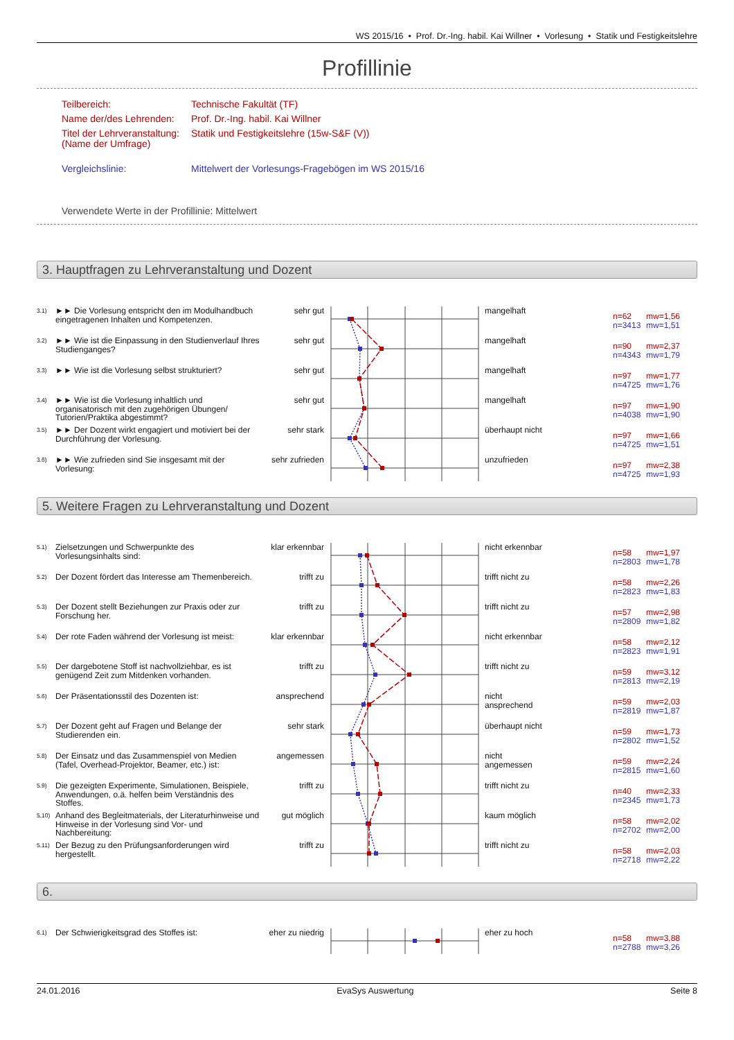WS 2015/16 • Prof. Dr.-Ing. habil. Kai Willner • Vorlesung • Statik und Festigkeitslehre
Profillinie
Teilbereich: Technische Fakultät (TF)
Name der/des Lehrenden: Prof. Dr.-Ing. habil. Kai Willner
Titel der Lehrveranstaltung:
(Name der Umfrage) Statik und Festigkeitslehre (15w-S&F (V))
Vergleichslinie: Mittelwert der Vorlesungs-Fragebögen im WS 2015/16
Verwendete Werte in der Profillinie: Mittelwert
3. Hauptfragen zu Lehrveranstaltung und Dozent
3.1)
►► Die Vorlesung entspricht den im Modulhandbuch eingetragenen Inhalten und Kompetenzen.
sehr gut mangelhaft
n=62 mw=1,56
n=3413 mw=1,51
3.2)
►► Wie ist die Einpassung in den Studienverlauf Ihres Studienganges?
sehr gut mangelhaft
n=90 mw=2,37
n=4343 mw=1,79
3.3)
►► Wie ist die Vorlesung selbst strukturiert?
sehr gut mangelhaft
n=97 mw=1,77
n=4725 mw=1,76
3.4)
►► Wie ist die Vorlesung inhaltlich und organisatorisch mit den zugehörigen Übungen/ Tutorien/Praktika abgestimmt?
sehr gut mangelhaft
n=97 mw=1,90
n=4038 mw=1,90
3.5)
►► Der Dozent wirkt engagiert und motiviert bei der Durchführung der Vorlesung.
sehr stark überhaupt nicht
n=97 mw=1,66
n=4725 mw=1,51
3.6)
►► Wie zufrieden sind Sie insgesamt mit der Vorlesung:
sehr zufrieden
unzufrieden
n=97 mw=2,38
n=4725 mw=1,93
5. Weitere Fragen zu Lehrveranstaltung und Dozent
5.1)
Zielsetzungen und Schwerpunkte des Vorlesungsinhalts sind:
klar erkennbar
nicht erkennbar
n=58 mw=1,97
n=2803 mw=1,78
5.2)
Der Dozent fördert das Interesse am Themenbereich.
trifft zu trifft nicht zu
n=58 mw=2,26
n=2823 mw=1,83
5.3)
Der Dozent stellt Beziehungen zur Praxis oder zur Forschung her.
trifft zu trifft nicht zu
n=57 mw=2,98
n=2809 mw=1,82
5.4)
Der rote Faden während der Vorlesung ist meist:
klar erkennbar
nicht erkennbar
n=58 mw=2,12
n=2823 mw=1,91
5.5)
Der dargebotene Stoff ist nachvollziehbar, es ist genügend Zeit zum Mitdenken vorhanden.
trifft zu trifft nicht zu
n=59 mw=3,12
n=2813 mw=2,19
5.6)
Der Präsentationsstil des Dozenten ist: ansprechend nicht
ansprechend
n=59 mw=2,03
n=2819 mw=1,87
5.7)
Der Dozent geht auf Fragen und Belange der Studierenden ein.
sehr stark überhaupt nicht
n=59 mw=1,73
n=2802 mw=1,52
5.8)
Der Einsatz und das Zusammenspiel von Medien (Tafel, Overhead-Projektor, Beamer, etc.) ist:
angemessen nicht
angemessen
n=59 mw=2,24
n=2815 mw=1,60
5.9)
Die gezeigten Experimente, Simulationen, Beispiele, Anwendungen, o.ä. helfen beim Verständnis des Stoffes.
trifft zu trifft nicht zu
n=40 mw=2,33
n=2345 mw=1,73
5.10)
Anhand des Begleitmaterials, der Literaturhinweise und Hinweise in der Vorlesung sind Vor- und Nachbereitung:
gut möglich kaum möglich
n=58 mw=2,02
n=2702 mw=2,00
5.11)
Der Bezug zu den Prüfungsanforderungen wird hergestellt.
trifft zu trifft nicht zu
n=58 mw=2,03
n=2718 mw=2,22
6.
6.1)
Der Schwierigkeitsgrad des Stoffes ist: eher zu niedrig
eher zu hoch
n=58 mw=3,88
n=2788 mw=3,26
24.01.2016 EvaSys Auswertung Seite 8